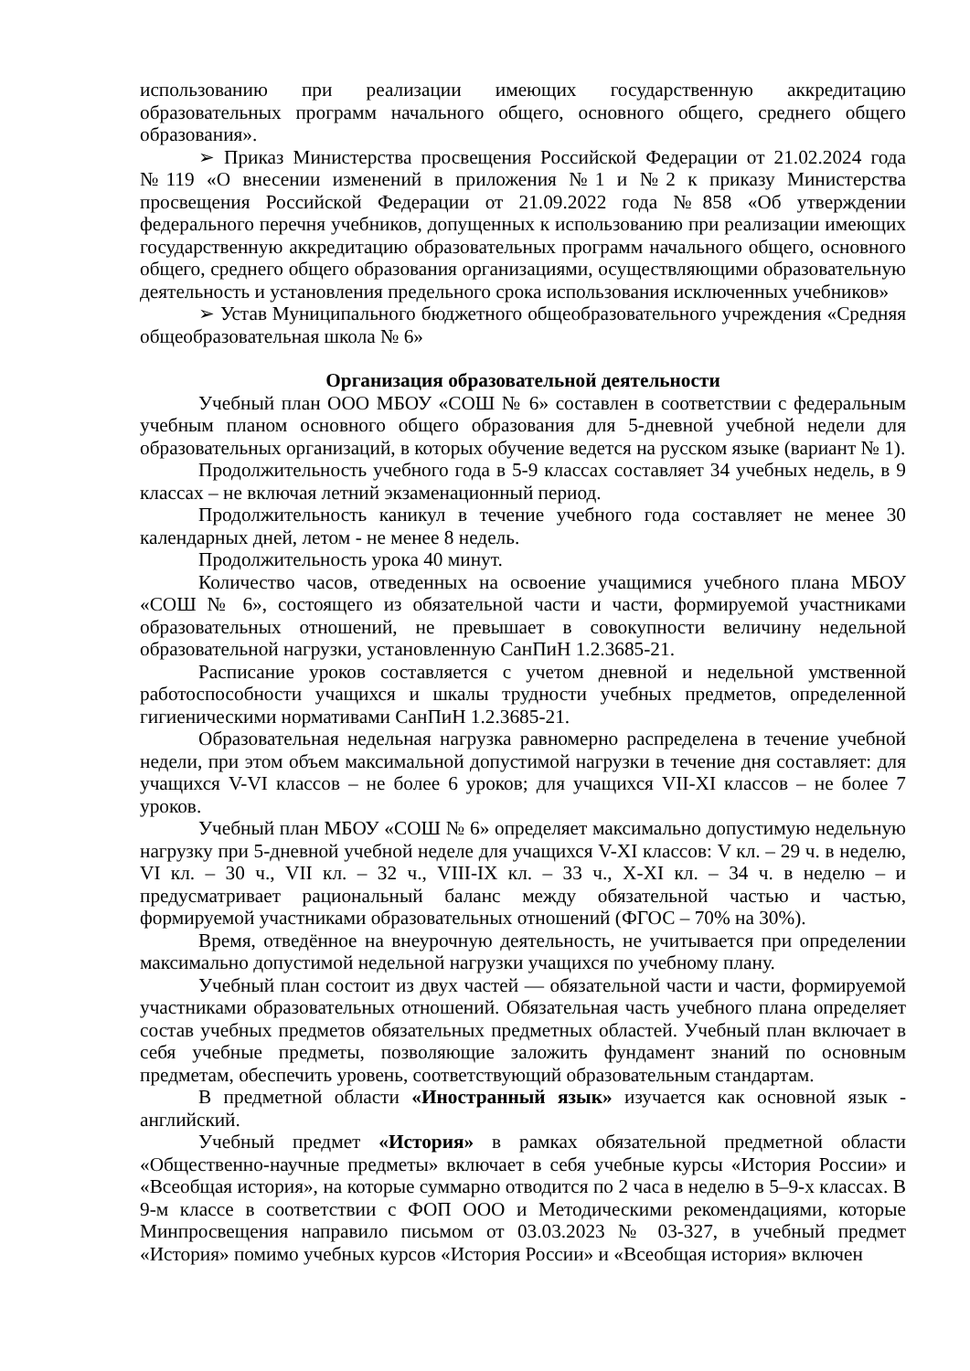использованию при реализации имеющих государственную аккредитацию образовательных программ начального общего, основного общего, среднего общего образования».
➢ Приказ Министерства просвещения Российской Федерации от 21.02.2024 года №119 «О внесении изменений в приложения №1 и №2 к приказу Министерства просвещения Российской Федерации от 21.09.2022 года №858 «Об утверждении федерального перечня учебников, допущенных к использованию при реализации имеющих государственную аккредитацию образовательных программ начального общего, основного общего, среднего общего образования организациями, осуществляющими образовательную деятельность и установления предельного срока использования исключенных учебников»
➢ Устав Муниципального бюджетного общеобразовательного учреждения «Средняя общеобразовательная школа № 6»
Организация образовательной деятельности
Учебный план ООО МБОУ «СОШ № 6» составлен в соответствии с федеральным учебным планом основного общего образования для 5-дневной учебной недели для образовательных организаций, в которых обучение ведется на русском языке (вариант № 1).
Продолжительность учебного года в 5-9 классах составляет 34 учебных недель, в 9 классах – не включая летний экзаменационный период.
Продолжительность каникул в течение учебного года составляет не менее 30 календарных дней, летом - не менее 8 недель.
Продолжительность урока 40 минут.
Количество часов, отведенных на освоение учащимися учебного плана МБОУ «СОШ № 6», состоящего из обязательной части и части, формируемой участниками образовательных отношений, не превышает в совокупности величину недельной образовательной нагрузки, установленную СанПиН 1.2.3685-21.
Расписание уроков составляется с учетом дневной и недельной умственной работоспособности учащихся и шкалы трудности учебных предметов, определенной гигиеническими нормативами СанПиН 1.2.3685-21.
Образовательная недельная нагрузка равномерно распределена в течение учебной недели, при этом объем максимальной допустимой нагрузки в течение дня составляет: для учащихся V-VI классов – не более 6 уроков; для учащихся VII-XI классов – не более 7 уроков.
Учебный план МБОУ «СОШ № 6» определяет максимально допустимую недельную нагрузку при 5-дневной учебной неделе для учащихся V-XI классов: V кл. – 29 ч. в неделю, VI кл. – 30 ч., VII кл. – 32 ч., VIII-IX кл. – 33 ч., X-XI кл. – 34 ч. в неделю – и предусматривает рациональный баланс между обязательной частью и частью, формируемой участниками образовательных отношений (ФГОС – 70% на 30%).
Время, отведённое на внеурочную деятельность, не учитывается при определении максимально допустимой недельной нагрузки учащихся по учебному плану.
Учебный план состоит из двух частей — обязательной части и части, формируемой участниками образовательных отношений. Обязательная часть учебного плана определяет состав учебных предметов обязательных предметных областей. Учебный план включает в себя учебные предметы, позволяющие заложить фундамент знаний по основным предметам, обеспечить уровень, соответствующий образовательным стандартам.
В предметной области «Иностранный язык» изучается как основной язык - английский.
Учебный предмет «История» в рамках обязательной предметной области «Общественно-научные предметы» включает в себя учебные курсы «История России» и «Всеобщая история», на которые суммарно отводится по 2 часа в неделю в 5–9-х классах. В 9-м классе в соответствии с ФОП ООО и Методическими рекомендациями, которые Минпросвещения направило письмом от 03.03.2023 № 03-327, в учебный предмет «История» помимо учебных курсов «История России» и «Всеобщая история» включен